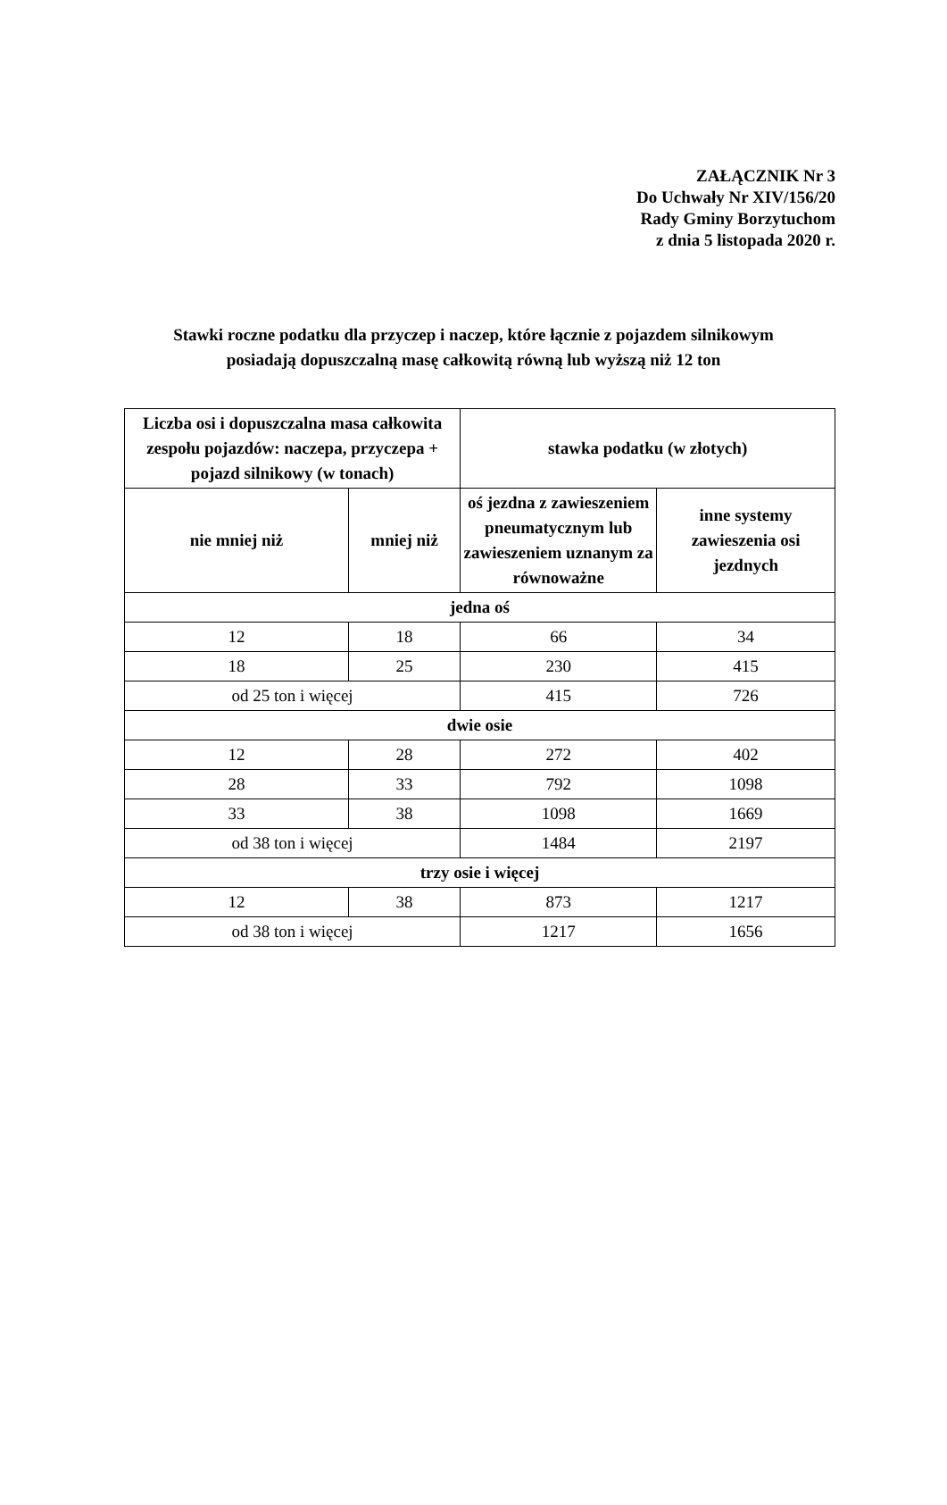ZAŁĄCZNIK Nr 3
Do Uchwały Nr XIV/156/20
Rady Gminy Borzytuchom
z dnia 5 listopada 2020 r.
Stawki roczne podatku dla przyczep i naczep, które łącznie z pojazdem silnikowym
posiadają dopuszczalną masę całkowitą równą lub wyższą niż 12 ton
| Liczba osi i dopuszczalna masa całkowita zespołu pojazdów: naczepa, przyczepa + pojazd silnikowy (w tonach) | | stawka podatku (w złotych) | |
| --- | --- | --- | --- |
| nie mniej niż | mniej niż | oś jezdna z zawieszeniem pneumatycznym lub zawieszeniem uznanym za równoważne | inne systemy zawieszenia osi jezdnych |
| jedna oś | | | |
| 12 | 18 | 66 | 34 |
| 18 | 25 | 230 | 415 |
| od 25 ton i więcej | | 415 | 726 |
| dwie osie | | | |
| 12 | 28 | 272 | 402 |
| 28 | 33 | 792 | 1098 |
| 33 | 38 | 1098 | 1669 |
| od 38 ton i więcej | | 1484 | 2197 |
| trzy osie i więcej | | | |
| 12 | 38 | 873 | 1217 |
| od 38 ton i więcej | | 1217 | 1656 |